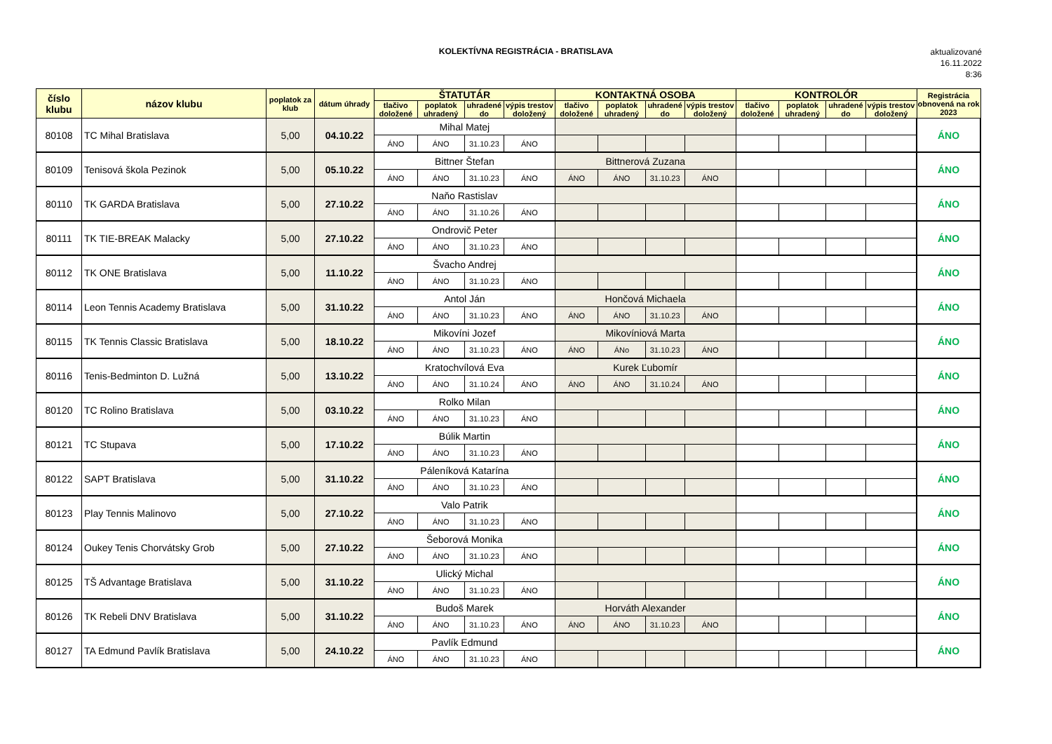KOLEKTÍVNA REGISTRÁCIA - BRATISLAVA
aktualizované
16.11.2022
8:36
| číslo klubu | názov klubu | poplatok za klub | dátum úhrady | ŠTATUTÁR | | | | KONTAKTNÁ OSOBA | | | | KONTROLÓR | | | | Registrácia obnovená na rok 2023 |
| --- | --- | --- | --- | --- | --- | --- | --- | --- | --- | --- | --- | --- | --- | --- | --- | --- |
| | | | | tlačivo doložené | poplatok uhradený | uhradené do | výpis trestov doložený | tlačivo doložené | poplatok uhradený | uhradené do | výpis trestov doložený | tlačivo doložené | poplatok uhradený | uhradené do | výpis trestov doložený | |
| 80108 | TC Mihal Bratislava | 5,00 | 04.10.22 | Mihal Matej | | | | | | | | | | | | ÁNO |
| | | | | ÁNO | ÁNO | 31.10.23 | ÁNO | | | | | | | | | |
| 80109 | Tenisová škola Pezinok | 5,00 | 05.10.22 | Bittner Štefan | | | | Bittnerová Zuzana | | | | | | | | ÁNO |
| | | | | ÁNO | ÁNO | 31.10.23 | ÁNO | ÁNO | ÁNO | 31.10.23 | ÁNO | | | | | |
| 80110 | TK GARDA Bratislava | 5,00 | 27.10.22 | Naňo Rastislav | | | | | | | | | | | | ÁNO |
| | | | | ÁNO | ÁNO | 31.10.26 | ÁNO | | | | | | | | | |
| 80111 | TK TIE-BREAK Malacky | 5,00 | 27.10.22 | Ondrovič Peter | | | | | | | | | | | | ÁNO |
| | | | | ÁNO | ÁNO | 31.10.23 | ÁNO | | | | | | | | | |
| 80112 | TK ONE Bratislava | 5,00 | 11.10.22 | Švacho Andrej | | | | | | | | | | | | ÁNO |
| | | | | ÁNO | ÁNO | 31.10.23 | ÁNO | | | | | | | | | |
| 80114 | Leon Tennis Academy Bratislava | 5,00 | 31.10.22 | Antol Ján | | | | Hončová Michaela | | | | | | | | ÁNO |
| | | | | ÁNO | ÁNO | 31.10.23 | ÁNO | ÁNO | ÁNO | 31.10.23 | ÁNO | | | | | |
| 80115 | TK Tennis Classic Bratislava | 5,00 | 18.10.22 | Mikovíni Jozef | | | | Mikovíniová Marta | | | | | | | | ÁNO |
| | | | | ÁNO | ÁNO | 31.10.23 | ÁNO | ÁNO | ÁNo | 31.10.23 | ÁNO | | | | | |
| 80116 | Tenis-Bedminton D. Lužná | 5,00 | 13.10.22 | Kratochvílová Eva | | | | Kurek Ľubomír | | | | | | | | ÁNO |
| | | | | ÁNO | ÁNO | 31.10.24 | ÁNO | ÁNO | ÁNO | 31.10.24 | ÁNO | | | | | |
| 80120 | TC Rolino Bratislava | 5,00 | 03.10.22 | Rolko Milan | | | | | | | | | | | | ÁNO |
| | | | | ÁNO | ÁNO | 31.10.23 | ÁNO | | | | | | | | | |
| 80121 | TC Stupava | 5,00 | 17.10.22 | Búlik Martin | | | | | | | | | | | | ÁNO |
| | | | | ÁNO | ÁNO | 31.10.23 | ÁNO | | | | | | | | | |
| 80122 | SAPT Bratislava | 5,00 | 31.10.22 | Páleníková Katarína | | | | | | | | | | | | ÁNO |
| | | | | ÁNO | ÁNO | 31.10.23 | ÁNO | | | | | | | | | |
| 80123 | Play Tennis Malinovo | 5,00 | 27.10.22 | Valo Patrik | | | | | | | | | | | | ÁNO |
| | | | | ÁNO | ÁNO | 31.10.23 | ÁNO | | | | | | | | | |
| 80124 | Oukey Tenis Chorvátsky Grob | 5,00 | 27.10.22 | Šeborová Monika | | | | | | | | | | | | ÁNO |
| | | | | ÁNO | ÁNO | 31.10.23 | ÁNO | | | | | | | | | |
| 80125 | TŠ Advantage Bratislava | 5,00 | 31.10.22 | Ulický Michal | | | | | | | | | | | | ÁNO |
| | | | | ÁNO | ÁNO | 31.10.23 | ÁNO | | | | | | | | | |
| 80126 | TK Rebeli DNV Bratislava | 5,00 | 31.10.22 | Budoš Marek | | | | Horváth Alexander | | | | | | | | ÁNO |
| | | | | ÁNO | ÁNO | 31.10.23 | ÁNO | ÁNO | ÁNO | 31.10.23 | ÁNO | | | | | |
| 80127 | TA Edmund Pavlík Bratislava | 5,00 | 24.10.22 | Pavlík Edmund | | | | | | | | | | | | ÁNO |
| | | | | ÁNO | ÁNO | 31.10.23 | ÁNO | | | | | | | | | |